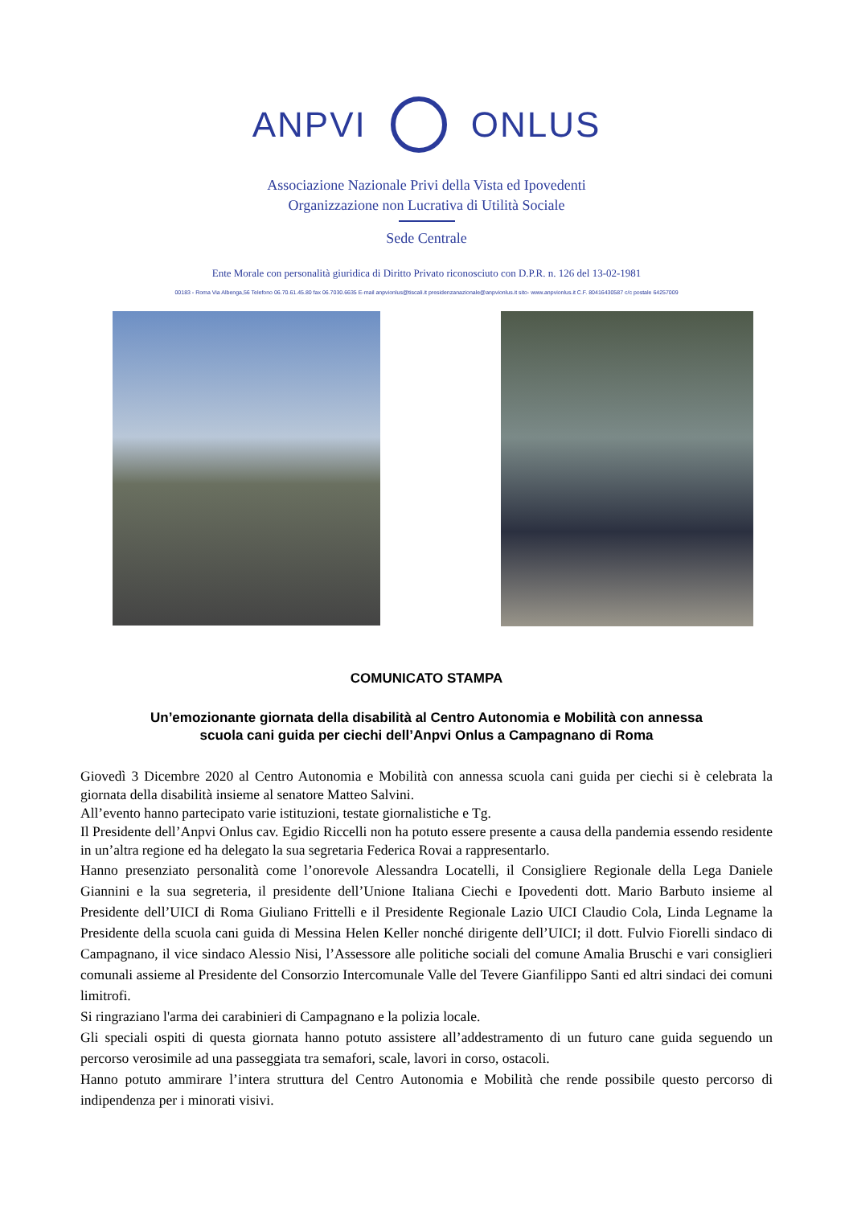ANPVI ONLUS
Associazione Nazionale Privi della Vista ed Ipovedenti
Organizzazione non Lucrativa di Utilità Sociale
Sede Centrale
Ente Morale con personalità giuridica di Diritto Privato riconosciuto con D.P.R. n. 126 del 13-02-1981
00183 - Roma Via Albenga,56 Telefono 06.70.61.45.80 fax 06.7030.6635 E-mail anpvionlus@tiscali.it presidenzanazionale@anpvionlus.it sito- www.anpvionlus.it C.F. 80416430587 c/c postale 64257009
COMUNICATO STAMPA
Un’emozionante giornata della disabilità al Centro Autonomia e Mobilità con annessa
scuola cani guida per ciechi dell’Anpvi Onlus a Campagnano di Roma
Giovedì 3 Dicembre 2020 al Centro Autonomia e Mobilità con annessa scuola cani guida per ciechi si è celebrata la giornata della disabilità insieme al senatore Matteo Salvini.
All’evento hanno partecipato varie istituzioni, testate giornalistiche e Tg.
Il Presidente dell’Anpvi Onlus cav. Egidio Riccelli non ha potuto essere presente a causa della pandemia essendo residente in un’altra regione ed ha delegato la sua segretaria Federica Rovai a rappresentarlo.
Hanno presenziato personalità come l’onorevole Alessandra Locatelli, il Consigliere Regionale della Lega Daniele Giannini e la sua segreteria, il presidente dell’Unione Italiana Ciechi e Ipovedenti dott. Mario Barbuto insieme al Presidente dell’UICI di Roma Giuliano Frittelli e il Presidente Regionale Lazio UICI Claudio Cola, Linda Legname la Presidente della scuola cani guida di Messina Helen Keller nonché dirigente dell’UICI; il dott. Fulvio Fiorelli sindaco di Campagnano, il vice sindaco Alessio Nisi, l’Assessore alle politiche sociali del comune Amalia Bruschi e vari consiglieri comunali assieme al Presidente del Consorzio Intercomunale Valle del Tevere Gianfilippo Santi ed altri sindaci dei comuni limitrofi.
Si ringraziano l'arma dei carabinieri di Campagnano e la polizia locale.
Gli speciali ospiti di questa giornata hanno potuto assistere all’addestramento di un futuro cane guida seguendo un percorso verosimile ad una passeggiata tra semafori, scale, lavori in corso, ostacoli.
Hanno potuto ammirare l’intera struttura del Centro Autonomia e Mobilità che rende possibile questo percorso di indipendenza per i minorati visivi.